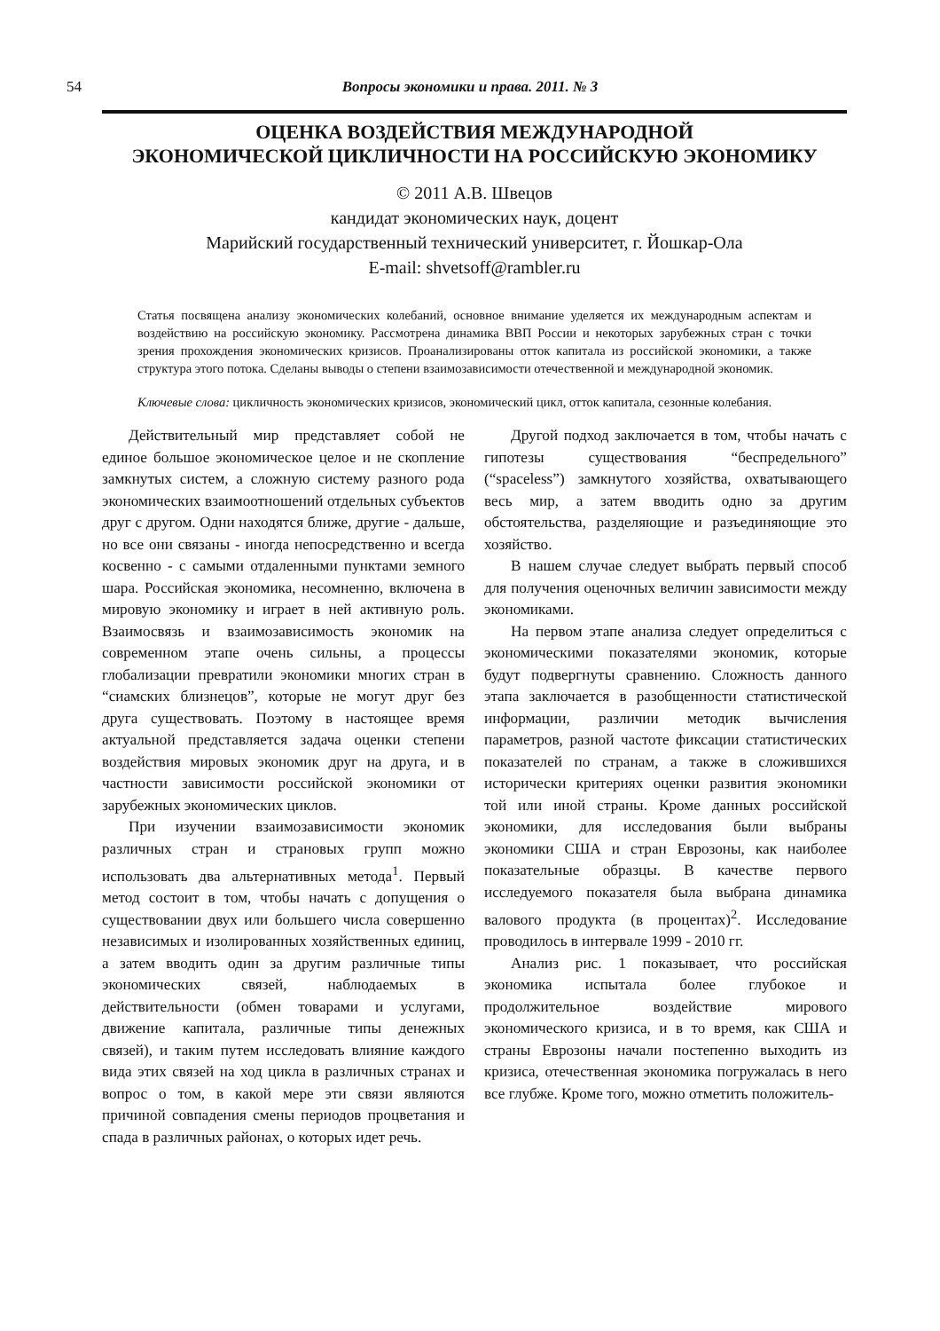54
Вопросы экономики и права. 2011. № 3
ОЦЕНКА ВОЗДЕЙСТВИЯ МЕЖДУНАРОДНОЙ
ЭКОНОМИЧЕСКОЙ ЦИКЛИЧНОСТИ НА РОССИЙСКУЮ ЭКОНОМИКУ
© 2011 А.В. Швецов
кандидат экономических наук, доцент
Марийский государственный технический университет, г. Йошкар-Ола
E-mail: shvetsoff@rambler.ru
Статья посвящена анализу экономических колебаний, основное внимание уделяется их международным аспектам и воздействию на российскую экономику. Рассмотрена динамика ВВП России и некоторых зарубежных стран с точки зрения прохождения экономических кризисов. Проанализированы отток капитала из российской экономики, а также структура этого потока. Сделаны выводы о степени взаимозависимости отечественной и международной экономик.
Ключевые слова: цикличность экономических кризисов, экономический цикл, отток капитала, сезонные колебания.
Действительный мир представляет собой не единое большое экономическое целое и не скопление замкнутых систем, а сложную систему разного рода экономических взаимоотношений отдельных субъектов друг с другом. Одни находятся ближе, другие - дальше, но все они связаны - иногда непосредственно и всегда косвенно - с самыми отдаленными пунктами земного шара. Российская экономика, несомненно, включена в мировую экономику и играет в ней активную роль. Взаимосвязь и взаимозависимость экономик на современном этапе очень сильны, а процессы глобализации превратили экономики многих стран в “сиамских близнецов”, которые не могут друг без друга существовать. Поэтому в настоящее время актуальной представляется задача оценки степени воздействия мировых экономик друг на друга, и в частности зависимости российской экономики от зарубежных экономических циклов.
При изучении взаимозависимости экономик различных стран и страновых групп можно использовать два альтернативных метода<sup>1</sup>. Первый метод состоит в том, чтобы начать с допущения о существовании двух или большего числа совершенно независимых и изолированных хозяйственных единиц, а затем вводить один за другим различные типы экономических связей, наблюдаемых в действительности (обмен товарами и услугами, движение капитала, различные типы денежных связей), и таким путем исследовать влияние каждого вида этих связей на ход цикла в различных странах и вопрос о том, в какой мере эти связи являются причиной совпадения смены периодов процветания и спада в различных районах, о которых идет речь.
Другой подход заключается в том, чтобы начать с гипотезы существования “беспредельного” (“spaceless”) замкнутого хозяйства, охватывающего весь мир, а затем вводить одно за другим обстоятельства, разделяющие и разъединяющие это хозяйство.
В нашем случае следует выбрать первый способ для получения оценочных величин зависимости между экономиками.
На первом этапе анализа следует определиться с экономическими показателями экономик, которые будут подвергнуты сравнению. Сложность данного этапа заключается в разобщенности статистической информации, различии методик вычисления параметров, разной частоте фиксации статистических показателей по странам, а также в сложившихся исторически критериях оценки развития экономики той или иной страны. Кроме данных российской экономики, для исследования были выбраны экономики США и стран Еврозоны, как наиболее показательные образцы. В качестве первого исследуемого показателя была выбрана динамика валового продукта (в процентах)<sup>2</sup>. Исследование проводилось в интервале 1999 - 2010 гг.
Анализ рис. 1 показывает, что российская экономика испытала более глубокое и продолжительное воздействие мирового экономического кризиса, и в то время, как США и страны Еврозоны начали постепенно выходить из кризиса, отечественная экономика погружалась в него все глубже. Кроме того, можно отметить положитель-